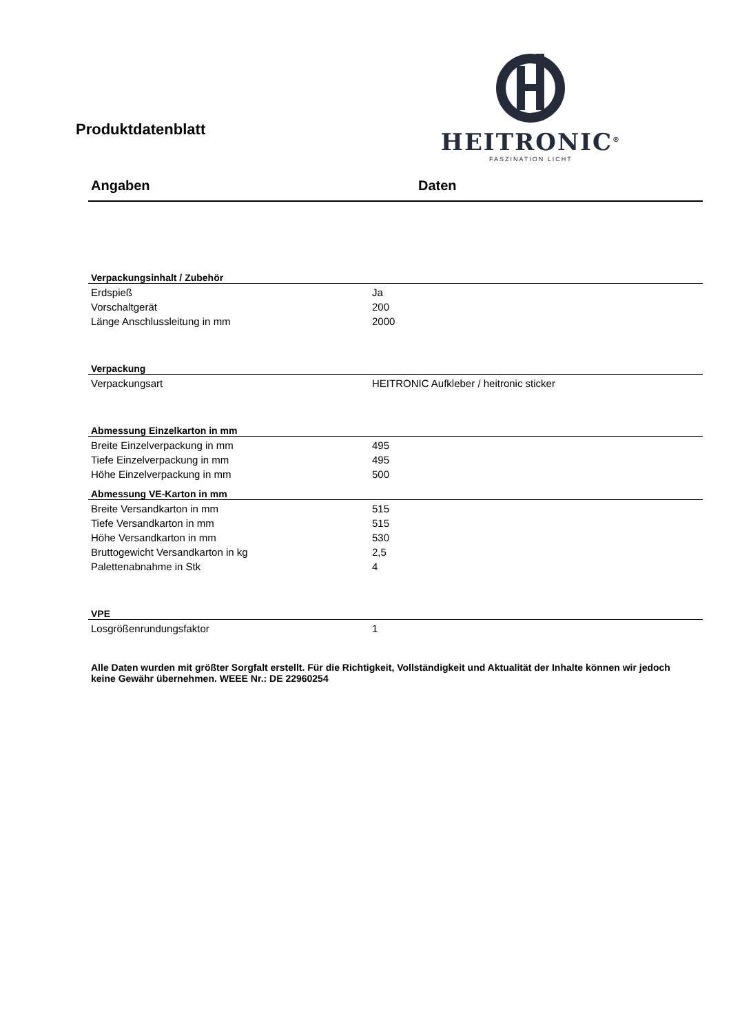Produktdatenblatt
HEITRONIC<sup>®</sup>
FASZINATION LICHT
Angaben Daten
| Verpackungsinhalt / Zubehör | |
| --- | --- |
| Erdspieß | Ja |
| Vorschaltgerät | 200 |
| Länge Anschlussleitung in mm | 2000 |
| Verpackung | |
| Verpackungsart | HEITRONIC Aufkleber / heitronic sticker |
| Abmessung Einzelkarton in mm | |
| Breite Einzelverpackung in mm | 495 |
| Tiefe Einzelverpackung in mm | 495 |
| Höhe Einzelverpackung in mm | 500 |
| Abmessung VE-Karton in mm | |
| Breite Versandkarton in mm | 515 |
| Tiefe Versandkarton in mm | 515 |
| Höhe Versandkarton in mm | 530 |
| Bruttogewicht Versandkarton in kg | 2,5 |
| Palettenabnahme in Stk | 4 |
| VPE | |
| Losgrößenrundungsfaktor | 1 |
Alle Daten wurden mit größter Sorgfalt erstellt. Für die Richtigkeit, Vollständigkeit und Aktualität der Inhalte können wir jedoch keine Gewähr übernehmen. WEEE Nr.: DE 22960254